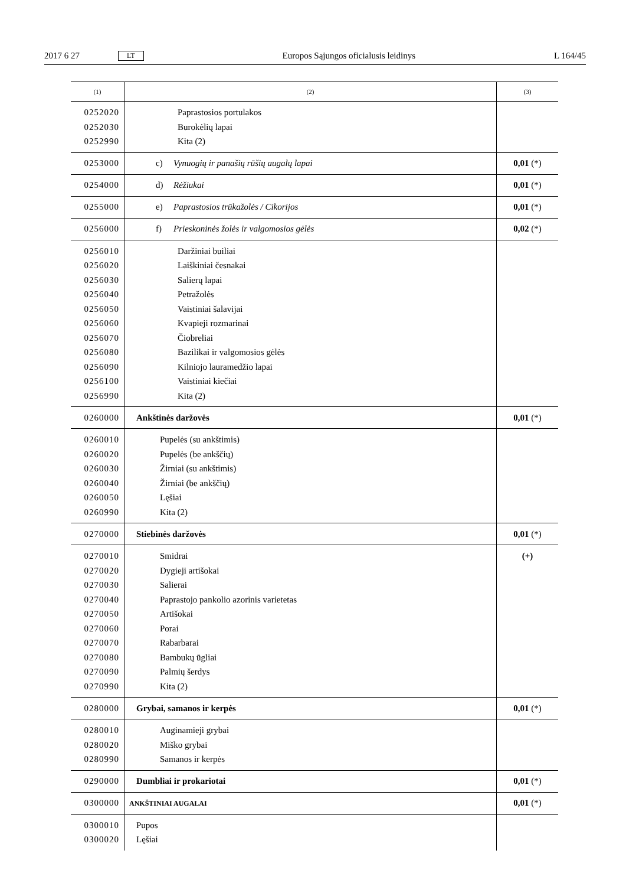2017 6 27 LT Europos Sąjungos oficialusis leidinys L 164/45
| (1) | (2) | (3) |
| --- | --- | --- |
| 0252020 0252030 0252990 | Paprastosios portulakos Burokėlių lapai Kita (2) | |
| 0253000 | c) Vynuogių ir panašių rūšių augalų lapai | 0,01 (*) |
| 0254000 | d) Rėžiukai | 0,01 (*) |
| 0255000 | e) Paprastosios trūkažolės / Cikorijos | 0,01 (*) |
| 0256000 | f) Prieskoninės žolės ir valgomosios gėlės | 0,02 (*) |
| 0256010 0256020 0256030 0256040 0256050 0256060 0256070 0256080 0256090 0256100 0256990 | Daržiniai builiai Laiškiniai česnakai Salierų lapai Petražolės Vaistiniai šalavijai Kvapieji rozmarinai Čiobreliai Bazilikai ir valgomosios gėlės Kilniojo lauramedžio lapai Vaistiniai kiečiai Kita (2) | |
| 0260000 | Ankštinės daržovės | 0,01 (*) |
| 0260010 0260020 0260030 0260040 0260050 0260990 | Pupelės (su ankštimis) Pupelės (be ankščių) Žirniai (su ankštimis) Žirniai (be ankščių) Lęšiai Kita (2) | |
| 0270000 | Stiebinės daržovės | 0,01 (*) |
| 0270010 0270020 0270030 0270040 0270050 0270060 0270070 0270080 0270090 0270990 | Smidrai Dygieji artišokai Salierai Paprastojo pankolio azorinis varietetas Artišokai Porai Rabarbarai Bambukų ūgliai Palmių šerdys Kita (2) | (+) |
| 0280000 | Grybai, samanos ir kerpės | 0,01 (*) |
| 0280010 0280020 0280990 | Auginamieji grybai Miško grybai Samanos ir kerpės | |
| 0290000 | Dumbliai ir prokariotai | 0,01 (*) |
| 0300000 | ANKŠTINIAI AUGALAI | 0,01 (*) |
| 0300010 0300020 | Pupos Lęšiai | |